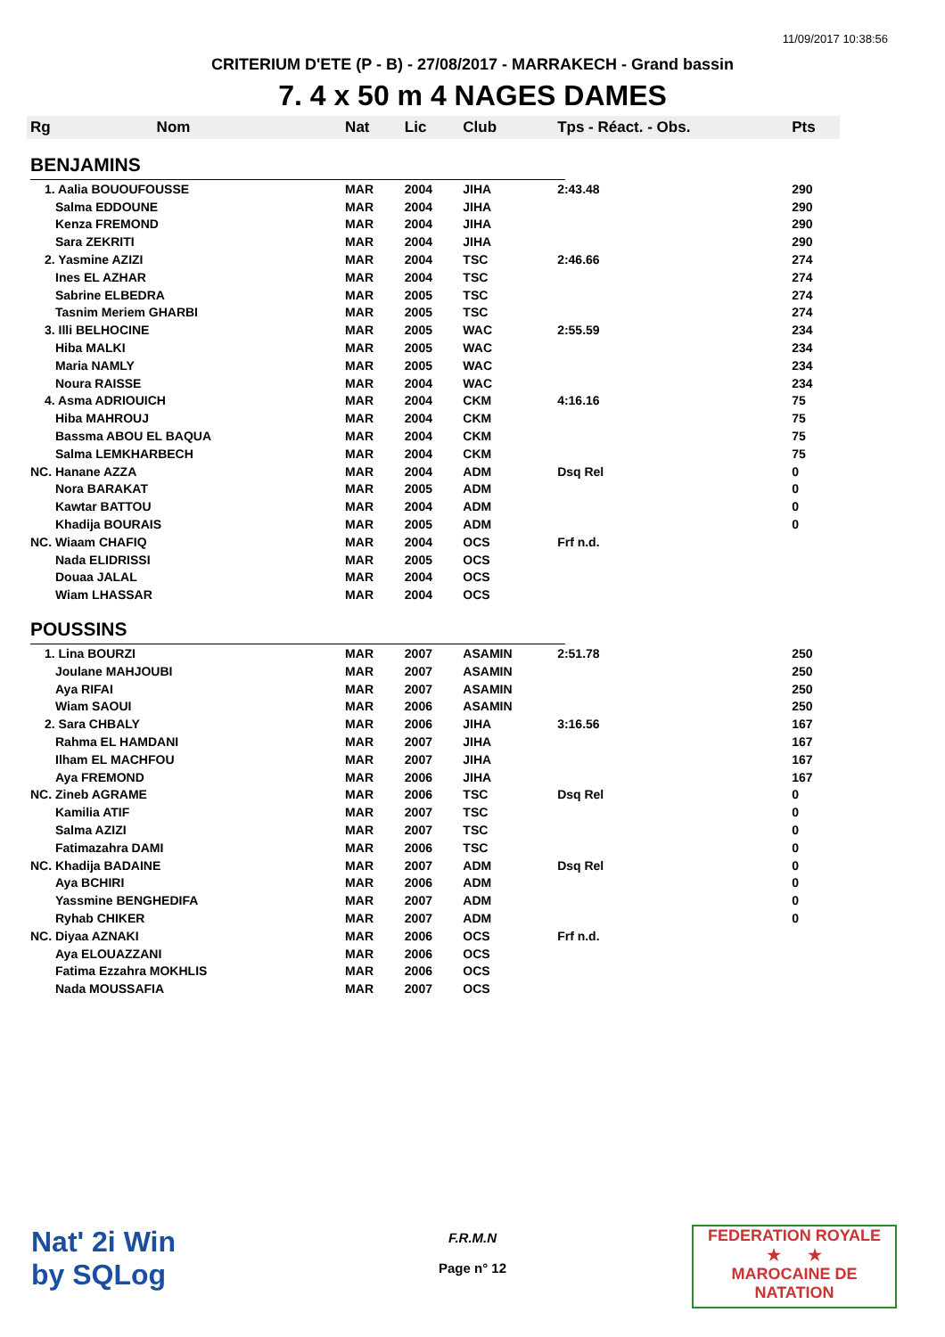11/09/2017 10:38:56
CRITERIUM D'ETE (P - B) - 27/08/2017 - MARRAKECH - Grand bassin
7. 4 x 50 m 4 NAGES DAMES
| Rg | Nom | Nat | Lic | Club | Tps - Réact. - Obs. | Pts |
| --- | --- | --- | --- | --- | --- | --- |
| BENJAMINS | | | | | | |
| 1. Aalia BOUOUFOUSSE | | MAR | 2004 | JIHA | 2:43.48 | 290 |
| Salma EDDOUNE | | MAR | 2004 | JIHA | | 290 |
| Kenza FREMOND | | MAR | 2004 | JIHA | | 290 |
| Sara ZEKRITI | | MAR | 2004 | JIHA | | 290 |
| 2. Yasmine AZIZI | | MAR | 2004 | TSC | 2:46.66 | 274 |
| Ines EL AZHAR | | MAR | 2004 | TSC | | 274 |
| Sabrine ELBEDRA | | MAR | 2005 | TSC | | 274 |
| Tasnim Meriem GHARBI | | MAR | 2005 | TSC | | 274 |
| 3. Illi BELHOCINE | | MAR | 2005 | WAC | 2:55.59 | 234 |
| Hiba MALKI | | MAR | 2005 | WAC | | 234 |
| Maria NAMLY | | MAR | 2005 | WAC | | 234 |
| Noura RAISSE | | MAR | 2004 | WAC | | 234 |
| 4. Asma ADRIOUICH | | MAR | 2004 | CKM | 4:16.16 | 75 |
| Hiba MAHROUJ | | MAR | 2004 | CKM | | 75 |
| Bassma ABOU EL BAQUA | | MAR | 2004 | CKM | | 75 |
| Salma LEMKHARBECH | | MAR | 2004 | CKM | | 75 |
| NC. Hanane AZZA | | MAR | 2004 | ADM | Dsq Rel | 0 |
| Nora BARAKAT | | MAR | 2005 | ADM | | 0 |
| Kawtar BATTOU | | MAR | 2004 | ADM | | 0 |
| Khadija BOURAIS | | MAR | 2005 | ADM | | 0 |
| NC. Wiaam CHAFIQ | | MAR | 2004 | OCS | Frf n.d. | |
| Nada ELIDRISSI | | MAR | 2005 | OCS | | |
| Douaa JALAL | | MAR | 2004 | OCS | | |
| Wiam LHASSAR | | MAR | 2004 | OCS | | |
| POUSSINS | | | | | | |
| 1. Lina BOURZI | | MAR | 2007 | ASAMIN | 2:51.78 | 250 |
| Joulane MAHJOUBI | | MAR | 2007 | ASAMIN | | 250 |
| Aya RIFAI | | MAR | 2007 | ASAMIN | | 250 |
| Wiam SAOUI | | MAR | 2006 | ASAMIN | | 250 |
| 2. Sara CHBALY | | MAR | 2006 | JIHA | 3:16.56 | 167 |
| Rahma EL HAMDANI | | MAR | 2007 | JIHA | | 167 |
| Ilham EL MACHFOU | | MAR | 2007 | JIHA | | 167 |
| Aya FREMOND | | MAR | 2006 | JIHA | | 167 |
| NC. Zineb AGRAME | | MAR | 2006 | TSC | Dsq Rel | 0 |
| Kamilia ATIF | | MAR | 2007 | TSC | | 0 |
| Salma AZIZI | | MAR | 2007 | TSC | | 0 |
| Fatimazahra DAMI | | MAR | 2006 | TSC | | 0 |
| NC. Khadija BADAINE | | MAR | 2007 | ADM | Dsq Rel | 0 |
| Aya BCHIRI | | MAR | 2006 | ADM | | 0 |
| Yassmine BENGHEDIFA | | MAR | 2007 | ADM | | 0 |
| Ryhab CHIKER | | MAR | 2007 | ADM | | 0 |
| NC. Diyaa AZNAKI | | MAR | 2006 | OCS | Frf n.d. | |
| Aya ELOUAZZANI | | MAR | 2006 | OCS | | |
| Fatima Ezzahra MOKHLIS | | MAR | 2006 | OCS | | |
| Nada MOUSSAFIA | | MAR | 2007 | OCS | | |
Nat' 2i Win
by SQLog
F.R.M.N
Page n° 12
FEDERATION ROYALE
★ ★
MAROCAINE DE NATATION